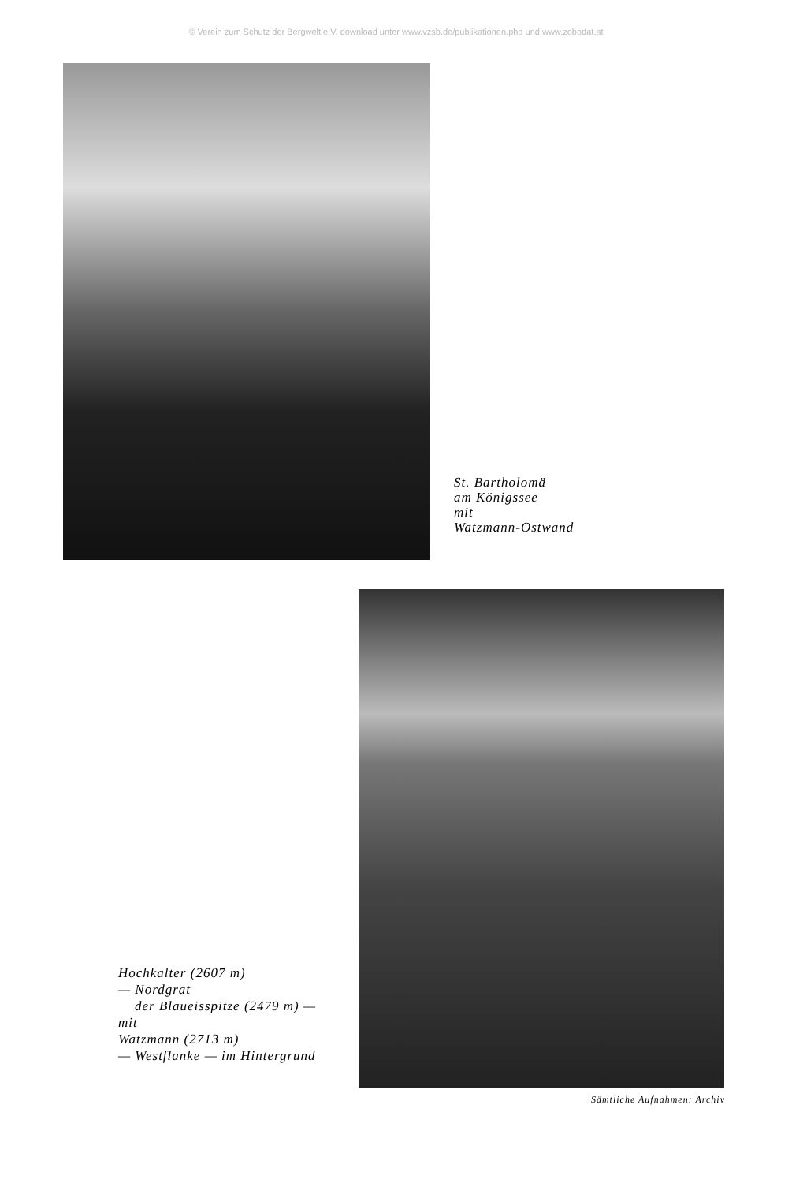© Verein zum Schutz der Bergwelt e.V. download unter www.vzsb.de/publikationen.php und www.zobodat.at
St. Bartholomä
am Königssee
mit
Watzmann-Ostwand
Hochkalter (2607 m)
— Nordgrat
der Blaueisspitze (2479 m) —
mit
Watzmann (2713 m)
— Westflanke — im Hintergrund
Sämtliche Aufnahmen: Archiv